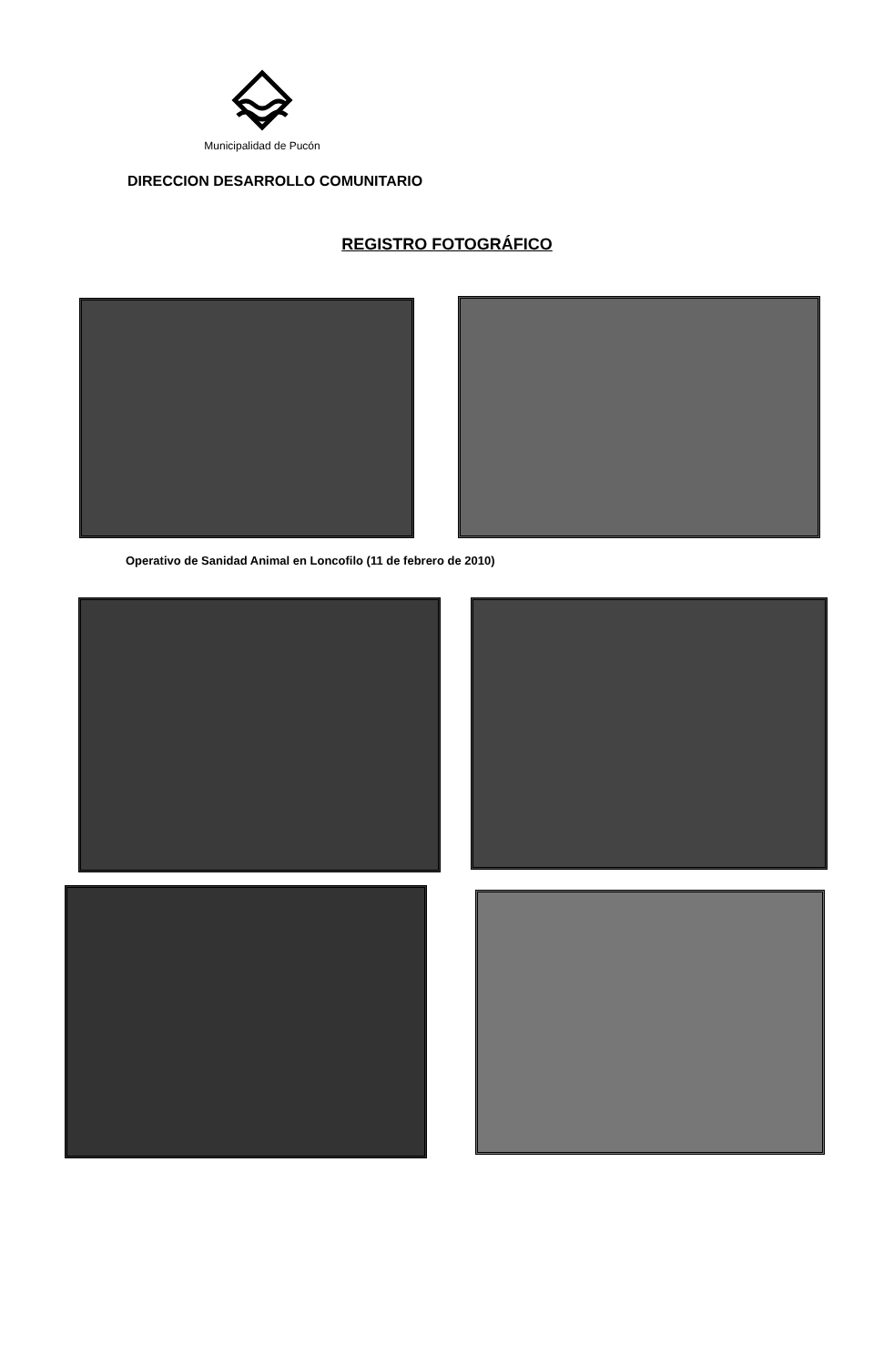Municipalidad de Pucón
DIRECCION DESARROLLO COMUNITARIO
REGISTRO FOTOGRÁFICO
Operativo de Sanidad Animal en Loncofilo (11 de febrero de 2010)